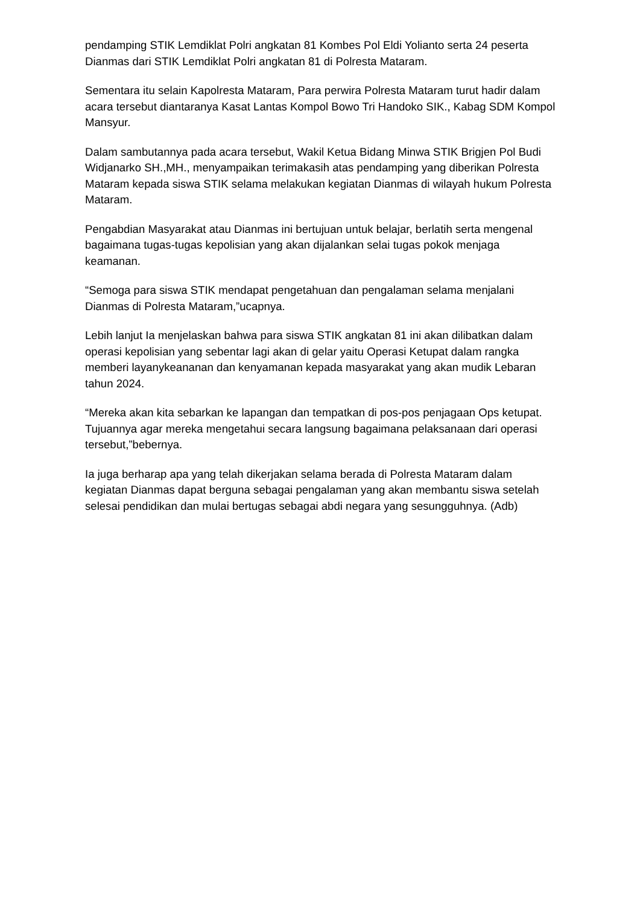pendamping STIK Lemdiklat Polri angkatan 81 Kombes Pol Eldi Yolianto serta 24 peserta Dianmas dari STIK Lemdiklat Polri angkatan 81 di Polresta Mataram.
Sementara itu selain Kapolresta Mataram, Para perwira Polresta Mataram turut hadir dalam acara tersebut diantaranya Kasat Lantas Kompol Bowo Tri Handoko SIK., Kabag SDM Kompol Mansyur.
Dalam sambutannya pada acara tersebut, Wakil Ketua Bidang Minwa STIK Brigjen Pol Budi Widjanarko SH.,MH., menyampaikan terimakasih atas pendamping yang diberikan Polresta Mataram kepada siswa STIK selama melakukan kegiatan Dianmas di wilayah hukum Polresta Mataram.
Pengabdian Masyarakat atau Dianmas ini bertujuan untuk belajar, berlatih serta mengenal bagaimana tugas-tugas kepolisian yang akan dijalankan selai tugas pokok menjaga keamanan.
“Semoga para siswa STIK mendapat pengetahuan dan pengalaman selama menjalani Dianmas di Polresta Mataram,”ucapnya.
Lebih lanjut Ia menjelaskan bahwa para siswa STIK angkatan 81 ini akan dilibatkan dalam operasi kepolisian yang sebentar lagi akan di gelar yaitu Operasi Ketupat dalam rangka memberi layanykeananan dan kenyamanan kepada masyarakat yang akan mudik Lebaran tahun 2024.
“Mereka akan kita sebarkan ke lapangan dan tempatkan di pos-pos penjagaan Ops ketupat. Tujuannya agar mereka mengetahui secara langsung bagaimana pelaksanaan dari operasi tersebut,”bebernya.
Ia juga berharap apa yang telah dikerjakan selama berada di Polresta Mataram dalam kegiatan Dianmas dapat berguna sebagai pengalaman yang akan membantu siswa setelah selesai pendidikan dan mulai bertugas sebagai abdi negara yang sesungguhnya. (Adb)